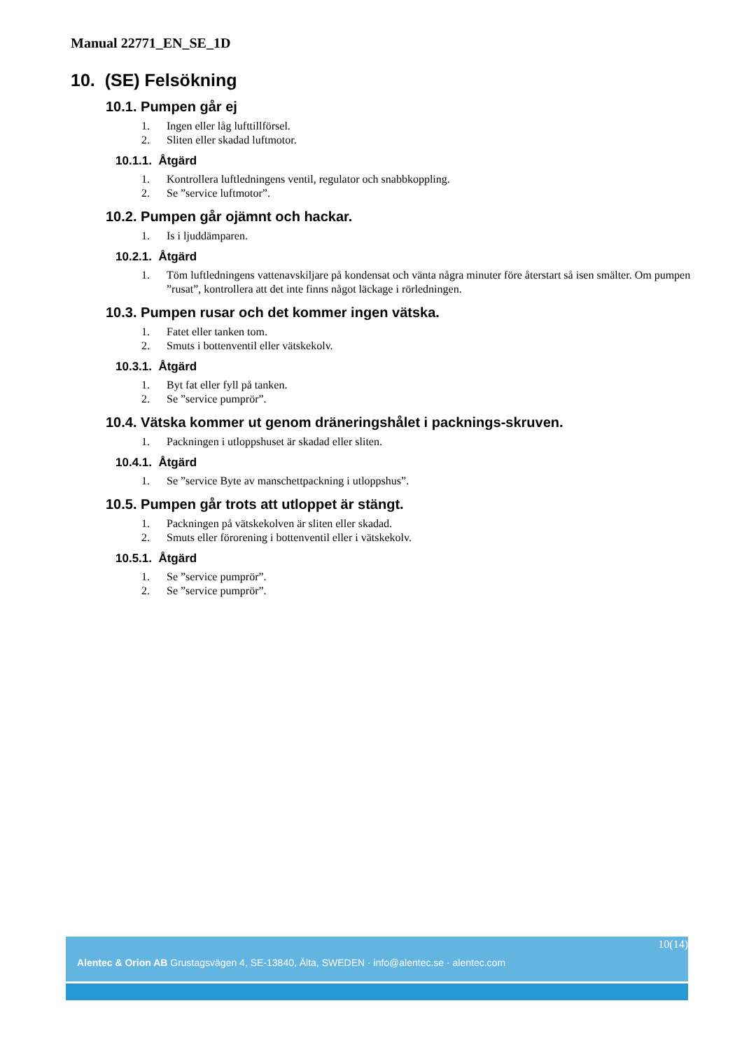Manual 22771_EN_SE_1D
10. (SE) Felsökning
10.1. Pumpen går ej
1. Ingen eller låg lufttillförsel.
2. Sliten eller skadad luftmotor.
10.1.1. Åtgärd
1. Kontrollera luftledningens ventil, regulator och snabbkoppling.
2. Se ”service luftmotor”.
10.2. Pumpen går ojämnt och hackar.
1. Is i ljuddämparen.
10.2.1. Åtgärd
1. Töm luftledningens vattenavskiljare på kondensat och vänta några minuter före återstart så isen smälter. Om pumpen ”rusat”, kontrollera att det inte finns något läckage i rörledningen.
10.3. Pumpen rusar och det kommer ingen vätska.
1. Fatet eller tanken tom.
2. Smuts i bottenventil eller vätskekolv.
10.3.1. Åtgärd
1. Byt fat eller fyll på tanken.
2. Se ”service pumprör”.
10.4. Vätska kommer ut genom dräneringshålet i packnings-skruven.
1. Packningen i utloppshuset är skadad eller sliten.
10.4.1. Åtgärd
1. Se ”service Byte av manschettpackning i utloppshus”.
10.5. Pumpen går trots att utloppet är stängt.
1. Packningen på vätskekolven är sliten eller skadad.
2. Smuts eller förorening i bottenventil eller i vätskekolv.
10.5.1. Åtgärd
1. Se ”service pumprör”.
2. Se ”service pumprör”.
10(14)
Alentec & Orion AB Grustagsvägen 4, SE-13840, Älta, SWEDEN · info@alentec.se · alentec.com